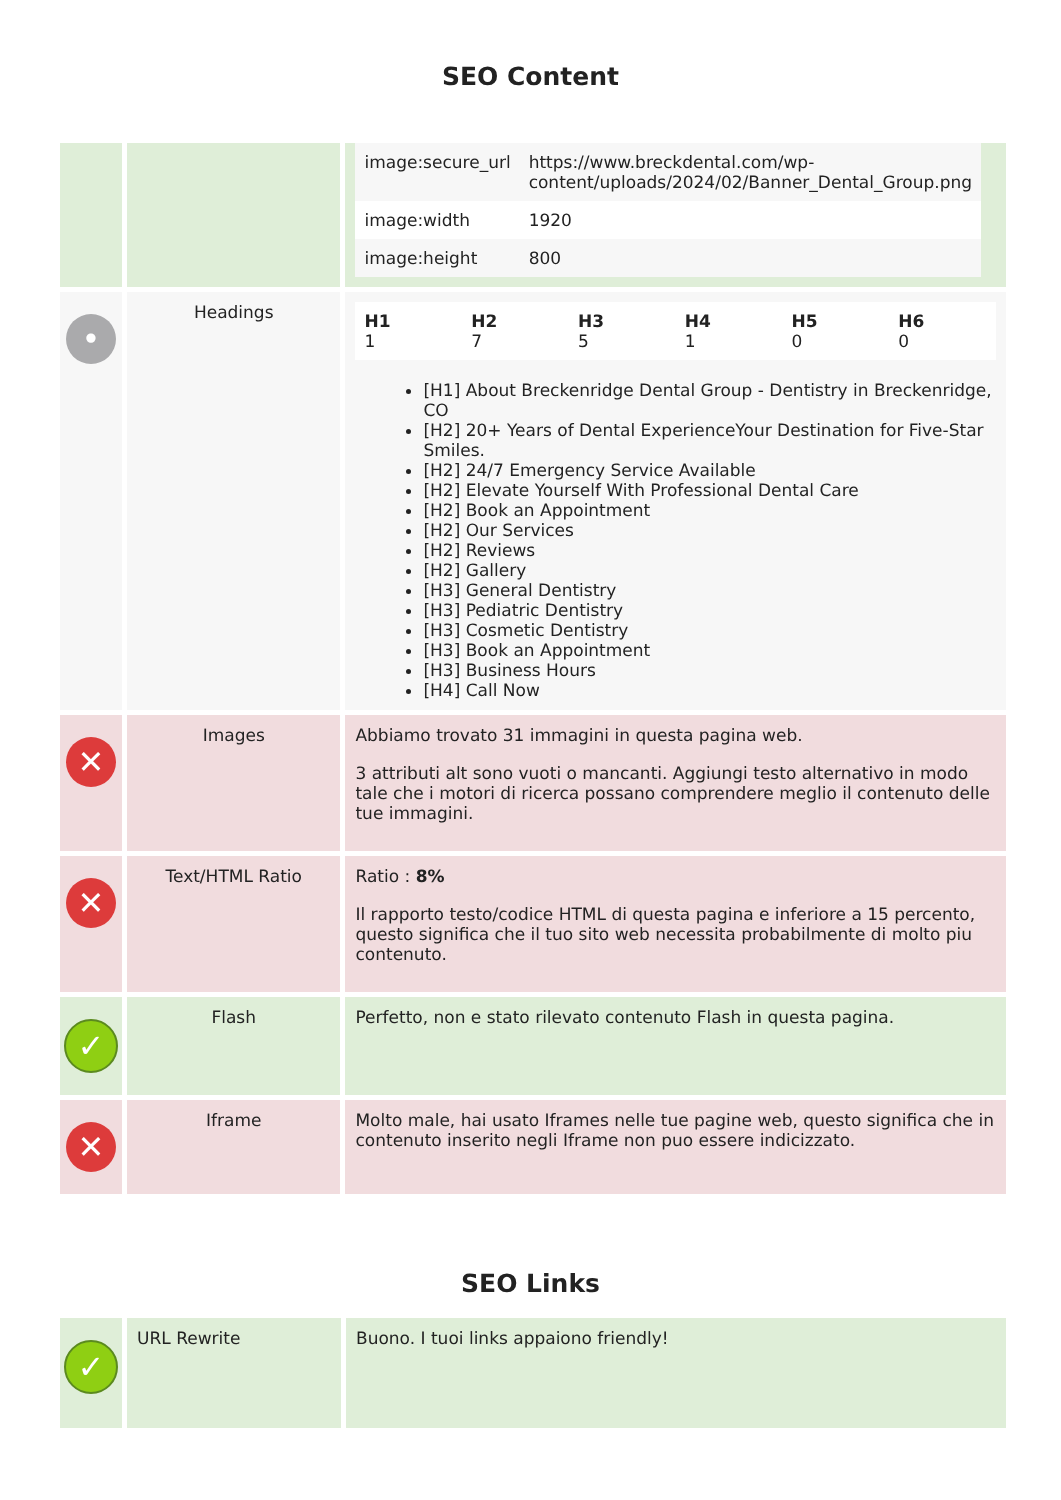SEO Content
| | | / image:secure_url / https://www.breckdental.com/wp-content/uploads/2024/02/Banner_Dental_Group.png / / image:width / 1920 / / image:height / 800 / |
| • | Headings | / H1 1 / H2 7 / H3 5 / H4 1 / H5 0 / H6 0 / [H1] About Breckenridge Dental Group - Dentistry in Breckenridge, CO [H2] 20+ Years of Dental ExperienceYour Destination for Five-Star Smiles. [H2] 24/7 Emergency Service Available [H2] Elevate Yourself With Professional Dental Care [H2] Book an Appointment [H2] Our Services [H2] Reviews [H2] Gallery [H3] General Dentistry [H3] Pediatric Dentistry [H3] Cosmetic Dentistry [H3] Book an Appointment [H3] Business Hours [H4] Call Now |
| ✕ | Images | Abbiamo trovato 31 immagini in questa pagina web. 3 attributi alt sono vuoti o mancanti. Aggiungi testo alternativo in modo tale che i motori di ricerca possano comprendere meglio il contenuto delle tue immagini. |
| ✕ | Text/HTML Ratio | Ratio : 8% Il rapporto testo/codice HTML di questa pagina e inferiore a 15 percento, questo significa che il tuo sito web necessita probabilmente di molto piu contenuto. |
| ✓ | Flash | Perfetto, non e stato rilevato contenuto Flash in questa pagina. |
| ✕ | Iframe | Molto male, hai usato Iframes nelle tue pagine web, questo significa che in contenuto inserito negli Iframe non puo essere indicizzato. |
SEO Links
| ✓ | URL Rewrite | Buono. I tuoi links appaiono friendly! |